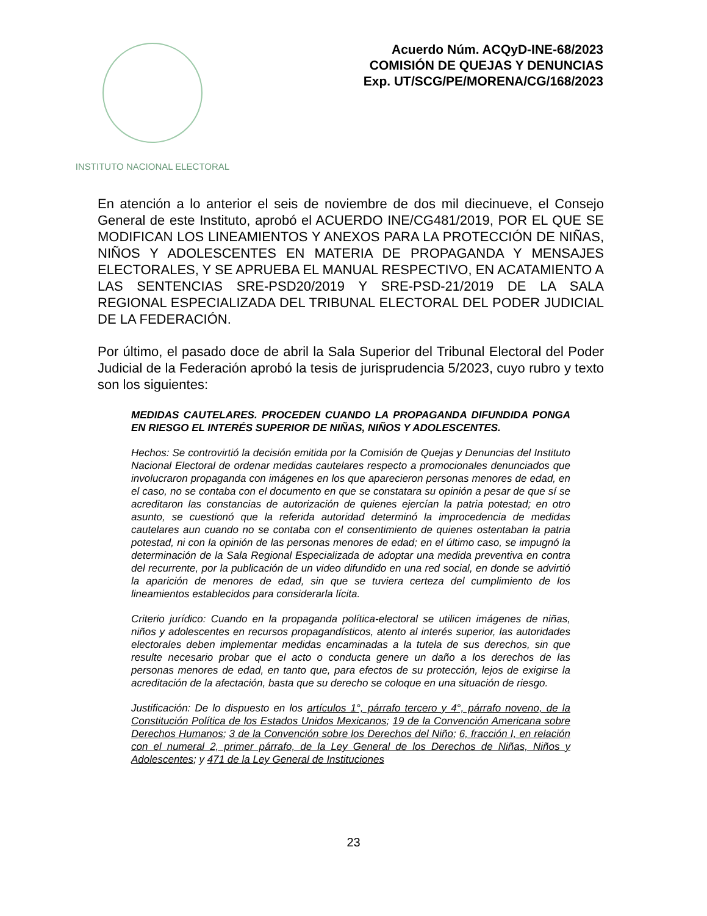INSTITUTO NACIONAL ELECTORAL
Acuerdo Núm. ACQyD-INE-68/2023
COMISIÓN DE QUEJAS Y DENUNCIAS
Exp. UT/SCG/PE/MORENA/CG/168/2023
En atención a lo anterior el seis de noviembre de dos mil diecinueve, el Consejo General de este Instituto, aprobó el ACUERDO INE/CG481/2019, POR EL QUE SE MODIFICAN LOS LINEAMIENTOS Y ANEXOS PARA LA PROTECCIÓN DE NIÑAS, NIÑOS Y ADOLESCENTES EN MATERIA DE PROPAGANDA Y MENSAJES ELECTORALES, Y SE APRUEBA EL MANUAL RESPECTIVO, EN ACATAMIENTO A LAS SENTENCIAS SRE-PSD20/2019 Y SRE-PSD-21/2019 DE LA SALA REGIONAL ESPECIALIZADA DEL TRIBUNAL ELECTORAL DEL PODER JUDICIAL DE LA FEDERACIÓN.
Por último, el pasado doce de abril la Sala Superior del Tribunal Electoral del Poder Judicial de la Federación aprobó la tesis de jurisprudencia 5/2023, cuyo rubro y texto son los siguientes:
MEDIDAS CAUTELARES. PROCEDEN CUANDO LA PROPAGANDA DIFUNDIDA PONGA EN RIESGO EL INTERÉS SUPERIOR DE NIÑAS, NIÑOS Y ADOLESCENTES.
Hechos: Se controvirtió la decisión emitida por la Comisión de Quejas y Denuncias del Instituto Nacional Electoral de ordenar medidas cautelares respecto a promocionales denunciados que involucraron propaganda con imágenes en los que aparecieron personas menores de edad, en el caso, no se contaba con el documento en que se constatara su opinión a pesar de que sí se acreditaron las constancias de autorización de quienes ejercían la patria potestad; en otro asunto, se cuestionó que la referida autoridad determinó la improcedencia de medidas cautelares aun cuando no se contaba con el consentimiento de quienes ostentaban la patria potestad, ni con la opinión de las personas menores de edad; en el último caso, se impugnó la determinación de la Sala Regional Especializada de adoptar una medida preventiva en contra del recurrente, por la publicación de un video difundido en una red social, en donde se advirtió la aparición de menores de edad, sin que se tuviera certeza del cumplimiento de los lineamientos establecidos para considerarla lícita.
Criterio jurídico: Cuando en la propaganda política-electoral se utilicen imágenes de niñas, niños y adolescentes en recursos propagandísticos, atento al interés superior, las autoridades electorales deben implementar medidas encaminadas a la tutela de sus derechos, sin que resulte necesario probar que el acto o conducta genere un daño a los derechos de las personas menores de edad, en tanto que, para efectos de su protección, lejos de exigirse la acreditación de la afectación, basta que su derecho se coloque en una situación de riesgo.
Justificación: De lo dispuesto en los artículos 1°, párrafo tercero y 4°, párrafo noveno, de la Constitución Política de los Estados Unidos Mexicanos; 19 de la Convención Americana sobre Derechos Humanos; 3 de la Convención sobre los Derechos del Niño; 6, fracción I, en relación con el numeral 2, primer párrafo, de la Ley General de los Derechos de Niñas, Niños y Adolescentes; y 471 de la Ley General de Instituciones
23